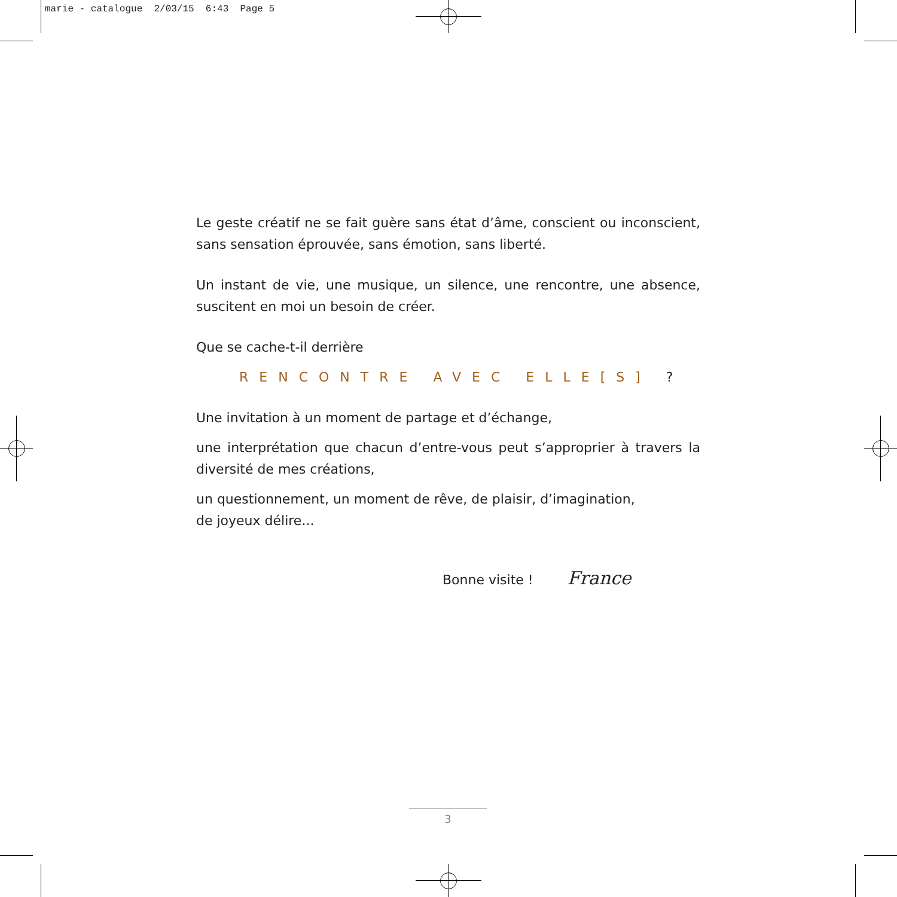marie - catalogue 2/03/15 6:43 Page 5
Le geste créatif ne se fait guère sans état d’âme, conscient ou inconscient, sans sensation éprouvée, sans émotion, sans liberté.
Un instant de vie, une musique, un silence, une rencontre, une absence, suscitent en moi un besoin de créer.
Que se cache-t-il derrière
RENCONTRE AVEC ELLE[S] ?
Une invitation à un moment de partage et d’échange,
une interprétation que chacun d’entre-vous peut s’approprier à travers la diversité de mes créations,
un questionnement, un moment de rêve, de plaisir, d’imagination,
de joyeux délire...
Bonne visite ! France
3